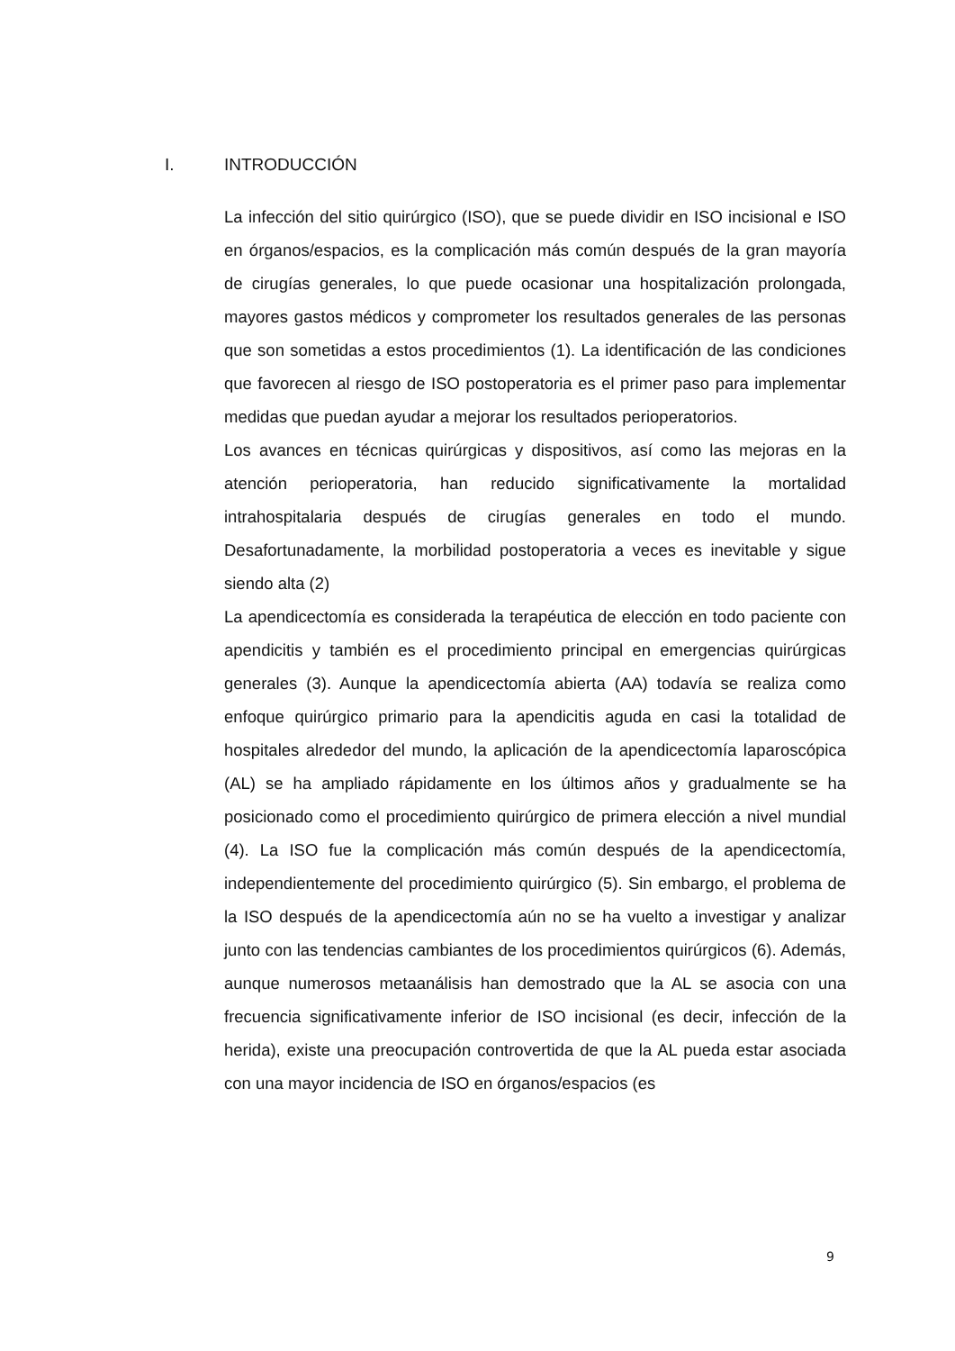I. INTRODUCCIÓN
La infección del sitio quirúrgico (ISO), que se puede dividir en ISO incisional e ISO en órganos/espacios, es la complicación más común después de la gran mayoría de cirugías generales, lo que puede ocasionar una hospitalización prolongada, mayores gastos médicos y comprometer los resultados generales de las personas que son sometidas a estos procedimientos (1). La identificación de las condiciones que favorecen al riesgo de ISO postoperatoria es el primer paso para implementar medidas que puedan ayudar a mejorar los resultados perioperatorios.
Los avances en técnicas quirúrgicas y dispositivos, así como las mejoras en la atención perioperatoria, han reducido significativamente la mortalidad intrahospitalaria después de cirugías generales en todo el mundo. Desafortunadamente, la morbilidad postoperatoria a veces es inevitable y sigue siendo alta (2)
La apendicectomía es considerada la terapéutica de elección en todo paciente con apendicitis y también es el procedimiento principal en emergencias quirúrgicas generales (3). Aunque la apendicectomía abierta (AA) todavía se realiza como enfoque quirúrgico primario para la apendicitis aguda en casi la totalidad de hospitales alrededor del mundo, la aplicación de la apendicectomía laparoscópica (AL) se ha ampliado rápidamente en los últimos años y gradualmente se ha posicionado como el procedimiento quirúrgico de primera elección a nivel mundial (4). La ISO fue la complicación más común después de la apendicectomía, independientemente del procedimiento quirúrgico (5). Sin embargo, el problema de la ISO después de la apendicectomía aún no se ha vuelto a investigar y analizar junto con las tendencias cambiantes de los procedimientos quirúrgicos (6). Además, aunque numerosos metaanálisis han demostrado que la AL se asocia con una frecuencia significativamente inferior de ISO incisional (es decir, infección de la herida), existe una preocupación controvertida de que la AL pueda estar asociada con una mayor incidencia de ISO en órganos/espacios (es
9